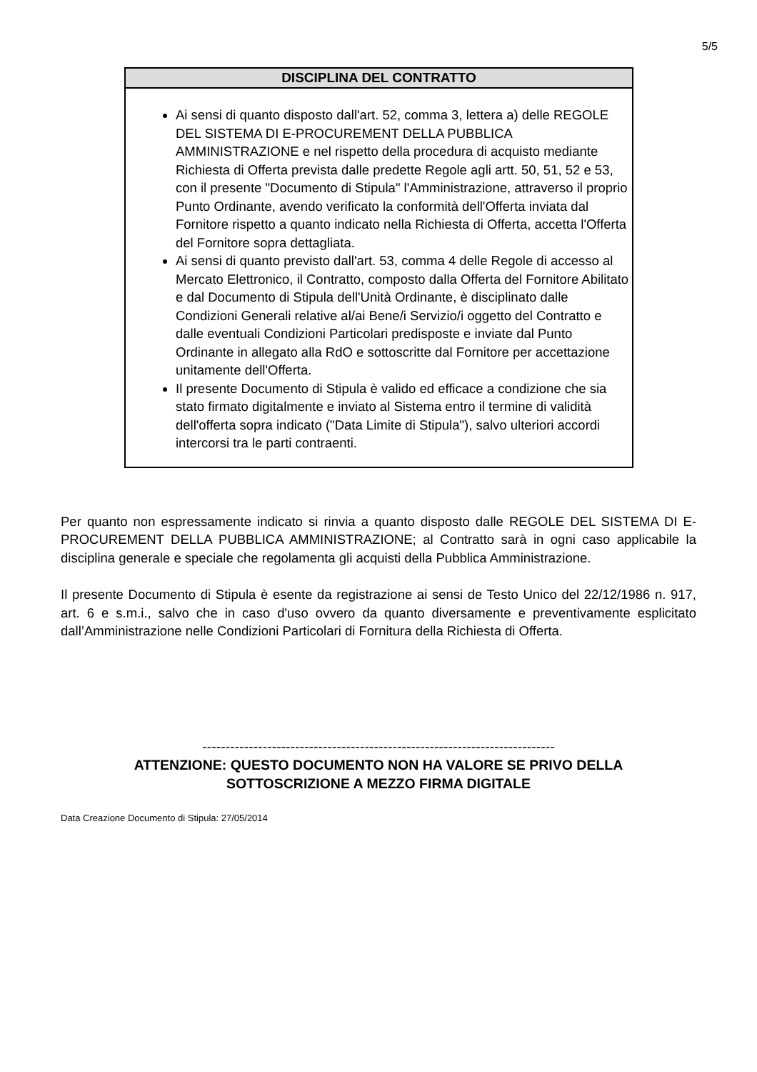5/5
DISCIPLINA DEL CONTRATTO
Ai sensi di quanto disposto dall'art. 52, comma 3, lettera a) delle REGOLE DEL SISTEMA DI E-PROCUREMENT DELLA PUBBLICA AMMINISTRAZIONE e nel rispetto della procedura di acquisto mediante Richiesta di Offerta prevista dalle predette Regole agli artt. 50, 51, 52 e 53, con il presente "Documento di Stipula" l'Amministrazione, attraverso il proprio Punto Ordinante, avendo verificato la conformità dell'Offerta inviata dal Fornitore rispetto a quanto indicato nella Richiesta di Offerta, accetta l'Offerta del Fornitore sopra dettagliata.
Ai sensi di quanto previsto dall'art. 53, comma 4 delle Regole di accesso al Mercato Elettronico, il Contratto, composto dalla Offerta del Fornitore Abilitato e dal Documento di Stipula dell'Unità Ordinante, è disciplinato dalle Condizioni Generali relative al/ai Bene/i Servizio/i oggetto del Contratto e dalle eventuali Condizioni Particolari predisposte e inviate dal Punto Ordinante in allegato alla RdO e sottoscritte dal Fornitore per accettazione unitamente dell'Offerta.
Il presente Documento di Stipula è valido ed efficace a condizione che sia stato firmato digitalmente e inviato al Sistema entro il termine di validità dell'offerta sopra indicato ("Data Limite di Stipula"), salvo ulteriori accordi intercorsi tra le parti contraenti.
Per quanto non espressamente indicato si rinvia a quanto disposto dalle REGOLE DEL SISTEMA DI E-PROCUREMENT DELLA PUBBLICA AMMINISTRAZIONE; al Contratto sarà in ogni caso applicabile la disciplina generale e speciale che regolamenta gli acquisti della Pubblica Amministrazione.
Il presente Documento di Stipula è esente da registrazione ai sensi de Testo Unico del 22/12/1986 n. 917, art. 6 e s.m.i., salvo che in caso d'uso ovvero da quanto diversamente e preventivamente esplicitato dall’Amministrazione nelle Condizioni Particolari di Fornitura della Richiesta di Offerta.
----------------------------------------------------------------------------
ATTENZIONE: QUESTO DOCUMENTO NON HA VALORE SE PRIVO DELLA
SOTTOSCRIZIONE A MEZZO FIRMA DIGITALE
Data Creazione Documento di Stipula: 27/05/2014